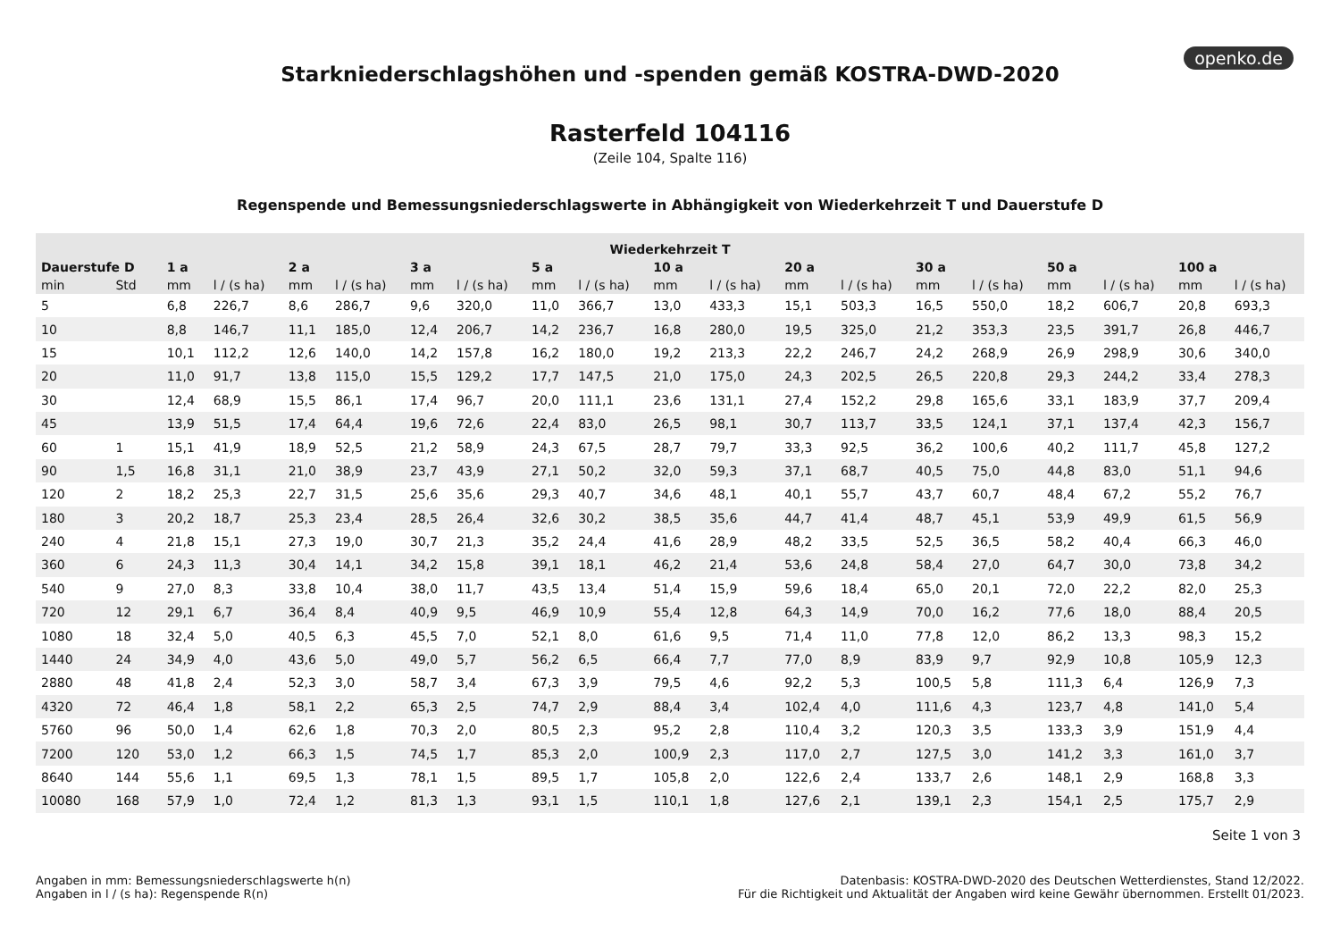openko.de
Starkniederschlagshöhen und -spenden gemäß KOSTRA-DWD-2020
Rasterfeld 104116
(Zeile 104, Spalte 116)
Regenspende und Bemessungsniederschlagswerte in Abhängigkeit von Wiederkehrzeit T und Dauerstufe D
| Wiederkehrzeit T | | | | | | | | | | | | | | | | | | | |
| --- | --- | --- | --- | --- | --- | --- | --- | --- | --- | --- | --- | --- | --- | --- | --- | --- | --- | --- | --- |
| Dauerstufe D | | 1 a | | 2 a | | 3 a | | 5 a | | 10 a | | 20 a | | 30 a | | 50 a | | 100 a | |
| min | Std | mm | l / (s ha) | mm | l / (s ha) | mm | l / (s ha) | mm | l / (s ha) | mm | l / (s ha) | mm | l / (s ha) | mm | l / (s ha) | mm | l / (s ha) | mm | l / (s ha) |
| 5 | | 6,8 | 226,7 | 8,6 | 286,7 | 9,6 | 320,0 | 11,0 | 366,7 | 13,0 | 433,3 | 15,1 | 503,3 | 16,5 | 550,0 | 18,2 | 606,7 | 20,8 | 693,3 |
| 10 | | 8,8 | 146,7 | 11,1 | 185,0 | 12,4 | 206,7 | 14,2 | 236,7 | 16,8 | 280,0 | 19,5 | 325,0 | 21,2 | 353,3 | 23,5 | 391,7 | 26,8 | 446,7 |
| 15 | | 10,1 | 112,2 | 12,6 | 140,0 | 14,2 | 157,8 | 16,2 | 180,0 | 19,2 | 213,3 | 22,2 | 246,7 | 24,2 | 268,9 | 26,9 | 298,9 | 30,6 | 340,0 |
| 20 | | 11,0 | 91,7 | 13,8 | 115,0 | 15,5 | 129,2 | 17,7 | 147,5 | 21,0 | 175,0 | 24,3 | 202,5 | 26,5 | 220,8 | 29,3 | 244,2 | 33,4 | 278,3 |
| 30 | | 12,4 | 68,9 | 15,5 | 86,1 | 17,4 | 96,7 | 20,0 | 111,1 | 23,6 | 131,1 | 27,4 | 152,2 | 29,8 | 165,6 | 33,1 | 183,9 | 37,7 | 209,4 |
| 45 | | 13,9 | 51,5 | 17,4 | 64,4 | 19,6 | 72,6 | 22,4 | 83,0 | 26,5 | 98,1 | 30,7 | 113,7 | 33,5 | 124,1 | 37,1 | 137,4 | 42,3 | 156,7 |
| 60 | 1 | 15,1 | 41,9 | 18,9 | 52,5 | 21,2 | 58,9 | 24,3 | 67,5 | 28,7 | 79,7 | 33,3 | 92,5 | 36,2 | 100,6 | 40,2 | 111,7 | 45,8 | 127,2 |
| 90 | 1,5 | 16,8 | 31,1 | 21,0 | 38,9 | 23,7 | 43,9 | 27,1 | 50,2 | 32,0 | 59,3 | 37,1 | 68,7 | 40,5 | 75,0 | 44,8 | 83,0 | 51,1 | 94,6 |
| 120 | 2 | 18,2 | 25,3 | 22,7 | 31,5 | 25,6 | 35,6 | 29,3 | 40,7 | 34,6 | 48,1 | 40,1 | 55,7 | 43,7 | 60,7 | 48,4 | 67,2 | 55,2 | 76,7 |
| 180 | 3 | 20,2 | 18,7 | 25,3 | 23,4 | 28,5 | 26,4 | 32,6 | 30,2 | 38,5 | 35,6 | 44,7 | 41,4 | 48,7 | 45,1 | 53,9 | 49,9 | 61,5 | 56,9 |
| 240 | 4 | 21,8 | 15,1 | 27,3 | 19,0 | 30,7 | 21,3 | 35,2 | 24,4 | 41,6 | 28,9 | 48,2 | 33,5 | 52,5 | 36,5 | 58,2 | 40,4 | 66,3 | 46,0 |
| 360 | 6 | 24,3 | 11,3 | 30,4 | 14,1 | 34,2 | 15,8 | 39,1 | 18,1 | 46,2 | 21,4 | 53,6 | 24,8 | 58,4 | 27,0 | 64,7 | 30,0 | 73,8 | 34,2 |
| 540 | 9 | 27,0 | 8,3 | 33,8 | 10,4 | 38,0 | 11,7 | 43,5 | 13,4 | 51,4 | 15,9 | 59,6 | 18,4 | 65,0 | 20,1 | 72,0 | 22,2 | 82,0 | 25,3 |
| 720 | 12 | 29,1 | 6,7 | 36,4 | 8,4 | 40,9 | 9,5 | 46,9 | 10,9 | 55,4 | 12,8 | 64,3 | 14,9 | 70,0 | 16,2 | 77,6 | 18,0 | 88,4 | 20,5 |
| 1080 | 18 | 32,4 | 5,0 | 40,5 | 6,3 | 45,5 | 7,0 | 52,1 | 8,0 | 61,6 | 9,5 | 71,4 | 11,0 | 77,8 | 12,0 | 86,2 | 13,3 | 98,3 | 15,2 |
| 1440 | 24 | 34,9 | 4,0 | 43,6 | 5,0 | 49,0 | 5,7 | 56,2 | 6,5 | 66,4 | 7,7 | 77,0 | 8,9 | 83,9 | 9,7 | 92,9 | 10,8 | 105,9 | 12,3 |
| 2880 | 48 | 41,8 | 2,4 | 52,3 | 3,0 | 58,7 | 3,4 | 67,3 | 3,9 | 79,5 | 4,6 | 92,2 | 5,3 | 100,5 | 5,8 | 111,3 | 6,4 | 126,9 | 7,3 |
| 4320 | 72 | 46,4 | 1,8 | 58,1 | 2,2 | 65,3 | 2,5 | 74,7 | 2,9 | 88,4 | 3,4 | 102,4 | 4,0 | 111,6 | 4,3 | 123,7 | 4,8 | 141,0 | 5,4 |
| 5760 | 96 | 50,0 | 1,4 | 62,6 | 1,8 | 70,3 | 2,0 | 80,5 | 2,3 | 95,2 | 2,8 | 110,4 | 3,2 | 120,3 | 3,5 | 133,3 | 3,9 | 151,9 | 4,4 |
| 7200 | 120 | 53,0 | 1,2 | 66,3 | 1,5 | 74,5 | 1,7 | 85,3 | 2,0 | 100,9 | 2,3 | 117,0 | 2,7 | 127,5 | 3,0 | 141,2 | 3,3 | 161,0 | 3,7 |
| 8640 | 144 | 55,6 | 1,1 | 69,5 | 1,3 | 78,1 | 1,5 | 89,5 | 1,7 | 105,8 | 2,0 | 122,6 | 2,4 | 133,7 | 2,6 | 148,1 | 2,9 | 168,8 | 3,3 |
| 10080 | 168 | 57,9 | 1,0 | 72,4 | 1,2 | 81,3 | 1,3 | 93,1 | 1,5 | 110,1 | 1,8 | 127,6 | 2,1 | 139,1 | 2,3 | 154,1 | 2,5 | 175,7 | 2,9 |
Seite 1 von 3
Angaben in mm: Bemessungsniederschlagswerte h(n)
Angaben in l / (s ha): Regenspende R(n)
Datenbasis: KOSTRA-DWD-2020 des Deutschen Wetterdienstes, Stand 12/2022.
Für die Richtigkeit und Aktualität der Angaben wird keine Gewähr übernommen. Erstellt 01/2023.